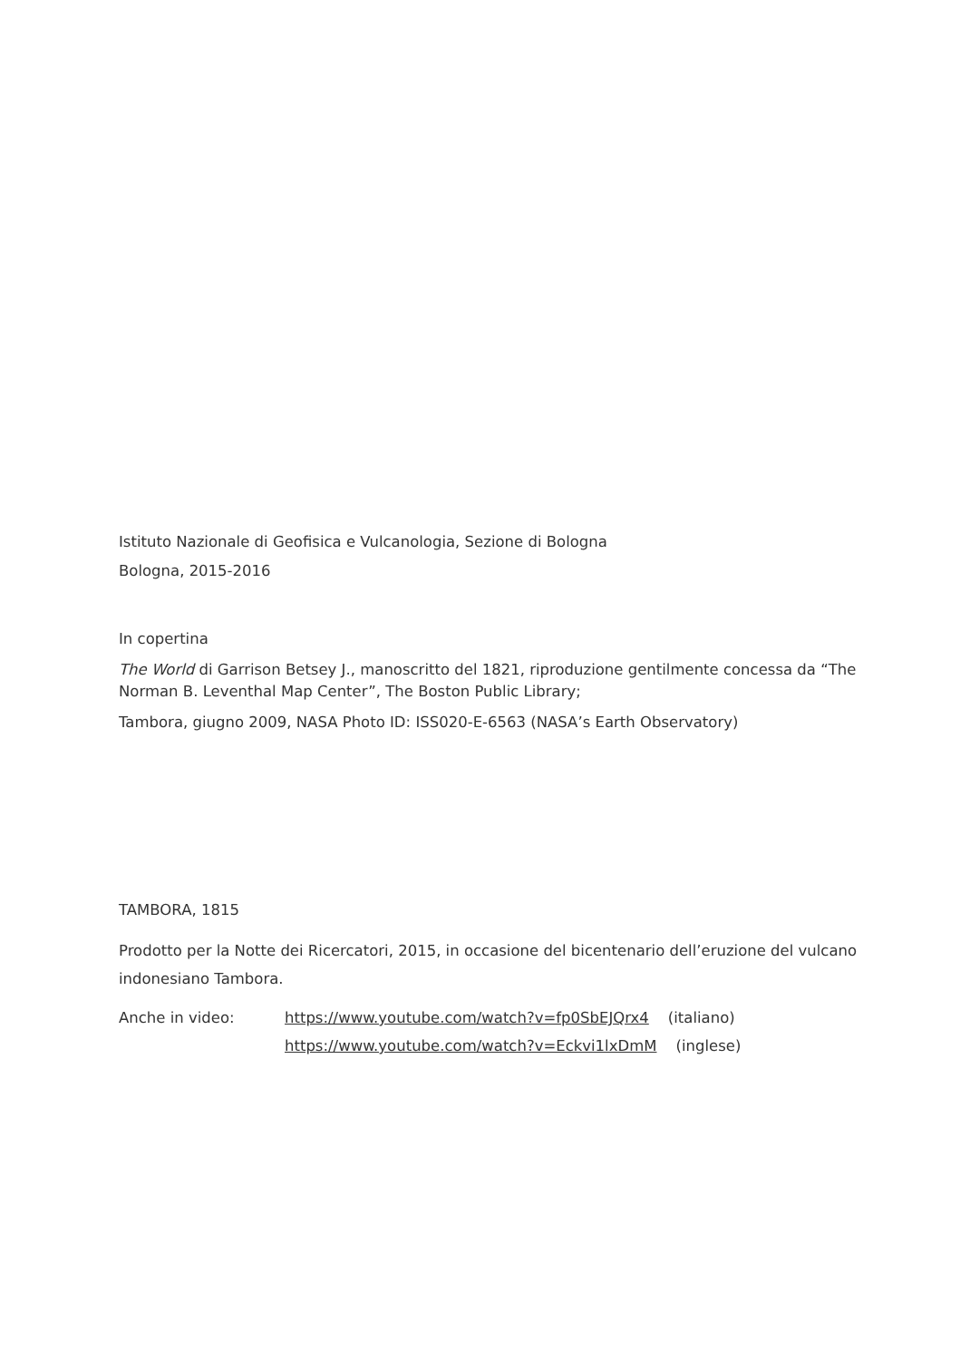Istituto Nazionale di Geofisica e Vulcanologia, Sezione di Bologna
Bologna, 2015-2016
In copertina
The World di Garrison Betsey J., manoscritto del 1821, riproduzione gentilmente concessa da “The Norman B. Leventhal Map Center”, The Boston Public Library;
Tambora, giugno 2009, NASA Photo ID: ISS020-E-6563 (NASA’s Earth Observatory)
TAMBORA, 1815
Prodotto per la Notte dei Ricercatori, 2015, in occasione del bicentenario dell’eruzione del vulcano indonesiano Tambora.
Anche in video: https://www.youtube.com/watch?v=fp0SbEJQrx4 (italiano)
https://www.youtube.com/watch?v=Eckvi1lxDmM (inglese)